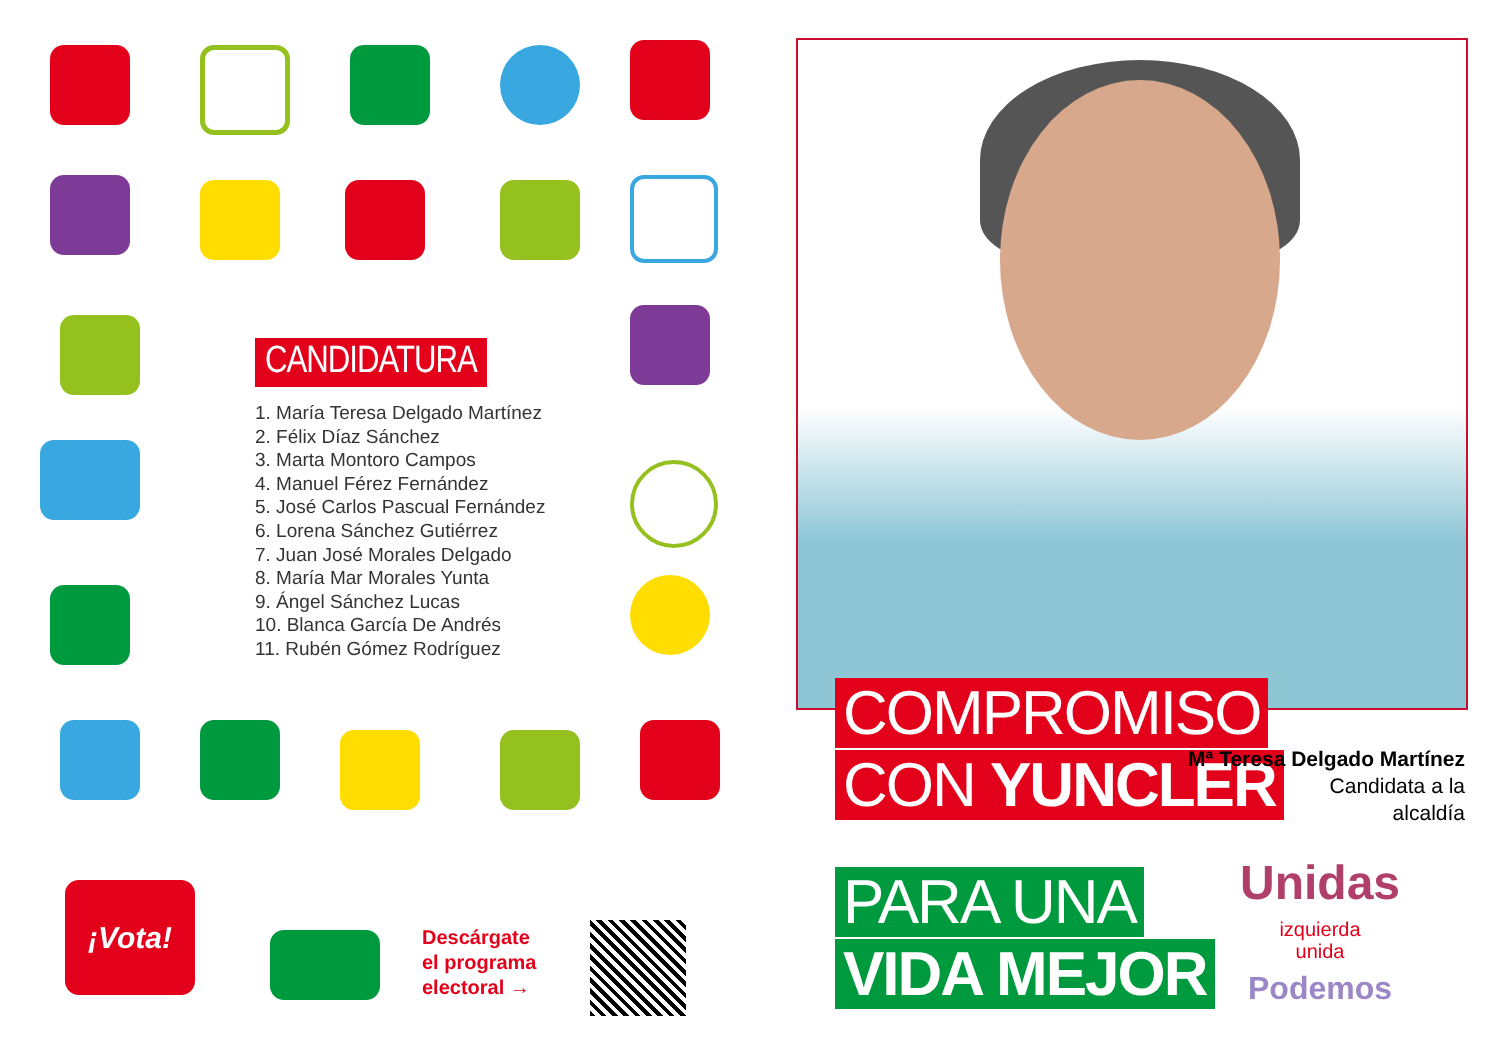¡Vota!
CANDIDATURA
1. María Teresa Delgado Martínez
2. Félix Díaz Sánchez
3. Marta Montoro Campos
4. Manuel Férez Fernández
5. José Carlos Pascual Fernández
6. Lorena Sánchez Gutiérrez
7. Juan José Morales Delgado
8. María Mar Morales Yunta
9. Ángel Sánchez Lucas
10. Blanca García De Andrés
11. Rubén Gómez Rodríguez
Descárgate
el programa
electoral →
COMPROMISO
CON YUNCLER
PARA UNA
VIDA MEJOR
Mª Teresa Delgado Martínez
Candidata a la
alcaldía
Unidas
izquierda
unida
Podemos